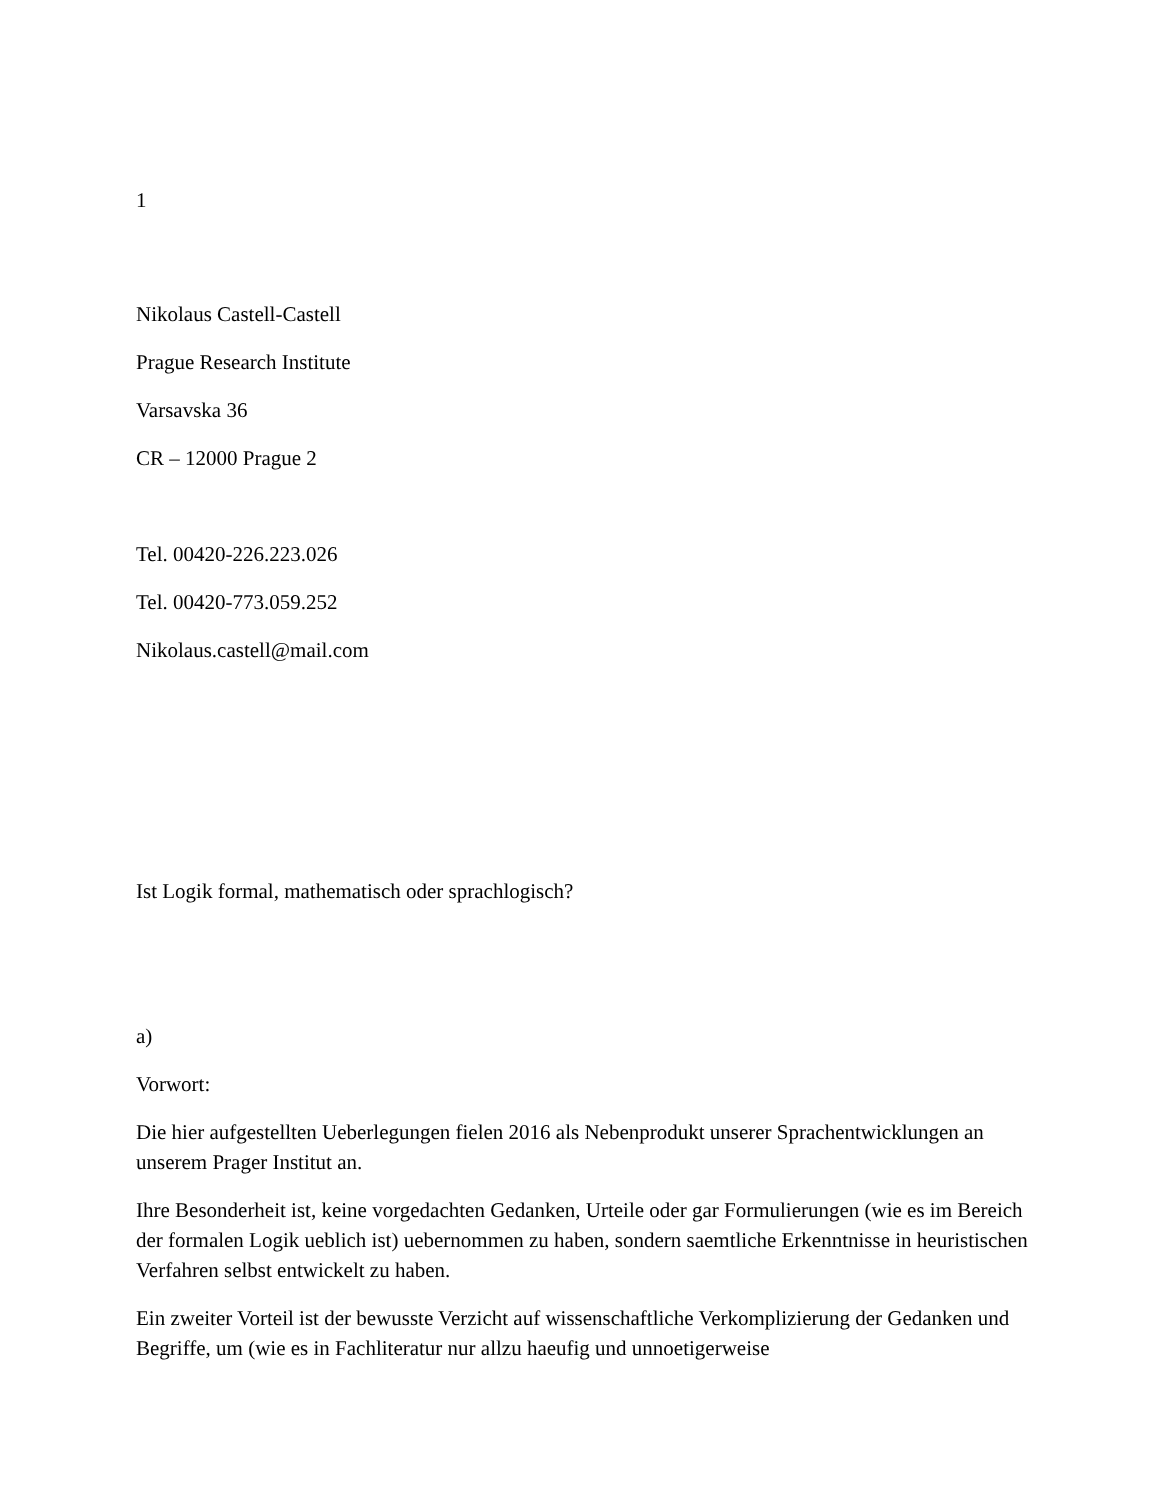1
Nikolaus Castell-Castell
Prague Research Institute
Varsavska 36
CR – 12000 Prague 2
Tel. 00420-226.223.026
Tel. 00420-773.059.252
Nikolaus.castell@mail.com
Ist Logik formal, mathematisch oder sprachlogisch?
a)
Vorwort:
Die hier aufgestellten Ueberlegungen fielen 2016 als Nebenprodukt unserer Sprachentwicklungen an unserem Prager Institut an.
Ihre Besonderheit ist, keine vorgedachten Gedanken, Urteile oder gar Formulierungen (wie es im Bereich der formalen Logik ueblich ist) uebernommen zu haben, sondern saemtliche Erkenntnisse in heuristischen Verfahren selbst entwickelt zu haben.
Ein zweiter Vorteil ist der bewusste Verzicht auf wissenschaftliche Verkomplizierung der Gedanken und Begriffe, um (wie es in Fachliteratur nur allzu haeufig und unnoetigerweise